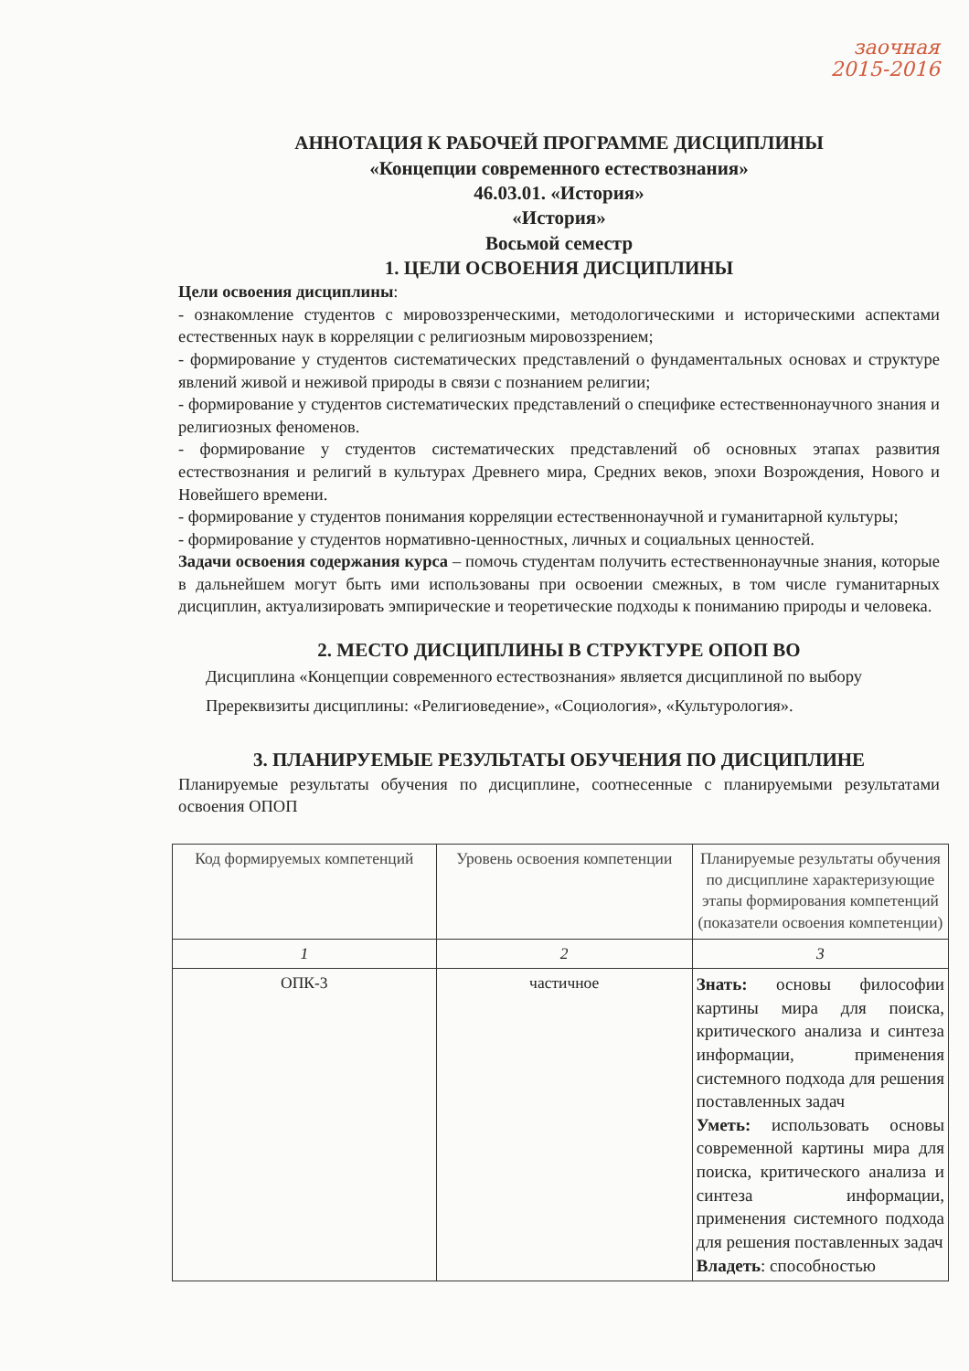заочная
2015-2016
АННОТАЦИЯ К РАБОЧЕЙ ПРОГРАММЕ ДИСЦИПЛИНЫ
«Концепции современного естествознания»
46.03.01. «История»
«История»
Восьмой семестр
1. ЦЕЛИ ОСВОЕНИЯ ДИСЦИПЛИНЫ
Цели освоения дисциплины:
- ознакомление студентов с мировоззренческими, методологическими и историческими аспектами естественных наук в корреляции с религиозным мировоззрением;
- формирование у студентов систематических представлений о фундаментальных основах и структуре явлений живой и неживой природы в связи с познанием религии;
- формирование у студентов систематических представлений о специфике естественнонаучного знания и религиозных феноменов.
- формирование у студентов систематических представлений об основных этапах развития естествознания и религий в культурах Древнего мира, Средних веков, эпохи Возрождения, Нового и Новейшего времени.
- формирование у студентов понимания корреляции естественнонаучной и гуманитарной культуры;
- формирование у студентов нормативно-ценностных, личных и социальных ценностей.
Задачи освоения содержания курса – помочь студентам получить естественнонаучные знания, которые в дальнейшем могут быть ими использованы при освоении смежных, в том числе гуманитарных дисциплин, актуализировать эмпирические и теоретические подходы к пониманию природы и человека.
2. МЕСТО ДИСЦИПЛИНЫ В СТРУКТУРЕ ОПОП ВО
Дисциплина «Концепции современного естествознания» является дисциплиной по выбору
Пререквизиты дисциплины: «Религиоведение», «Социология», «Культурология».
3. ПЛАНИРУЕМЫЕ РЕЗУЛЬТАТЫ ОБУЧЕНИЯ ПО ДИСЦИПЛИНЕ
Планируемые результаты обучения по дисциплине, соотнесенные с планируемыми результатами освоения ОПОП
| Код формируемых компетенций | Уровень освоения компетенции | Планируемые результаты обучения по дисциплине характеризующие этапы формирования компетенций (показатели освоения компетенции) |
| --- | --- | --- |
| 1 | 2 | 3 |
| ОПК-3 | частичное | Знать: основы философии картины мира для поиска, критического анализа и синтеза информации, применения системного подхода для решения поставленных задач Уметь: использовать основы современной картины мира для поиска, критического анализа и синтеза информации, применения системного подхода для решения поставленных задач Владеть : способностью |